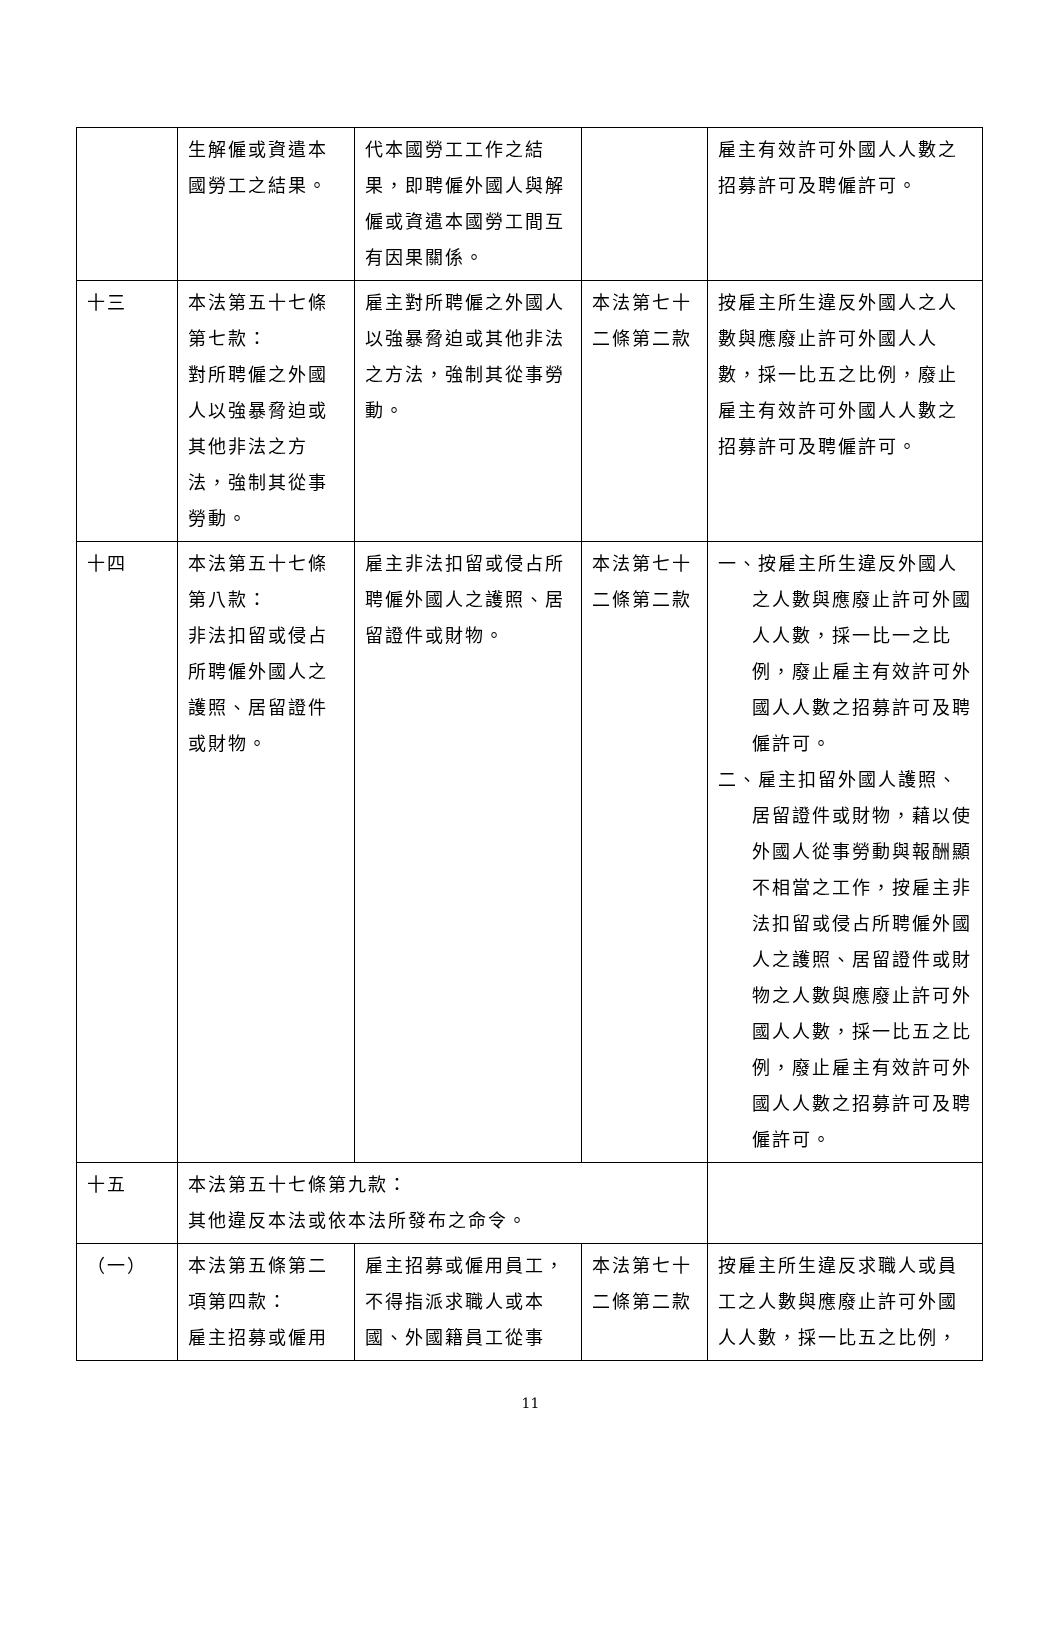| | 生解僱或資遣本國勞工之結果。 | 代本國勞工工作之結果，即聘僱外國人與解僱或資遣本國勞工間互有因果關係。 | | 雇主有效許可外國人人數之招募許可及聘僱許可。 |
| 十三 | 本法第五十七條第七款： 對所聘僱之外國人以強暴脅迫或其他非法之方法，強制其從事勞動。 | 雇主對所聘僱之外國人以強暴脅迫或其他非法之方法，強制其從事勞動。 | 本法第七十二條第二款 | 按雇主所生違反外國人之人數與應廢止許可外國人人數，採一比五之比例，廢止雇主有效許可外國人人數之招募許可及聘僱許可。 |
| 十四 | 本法第五十七條第八款： 非法扣留或侵占所聘僱外國人之護照、居留證件或財物。 | 雇主非法扣留或侵占所聘僱外國人之護照、居留證件或財物。 | 本法第七十二條第二款 | 一、按雇主所生違反外國人之人數與應廢止許可外國人人數，採一比一之比例，廢止雇主有效許可外國人人數之招募許可及聘僱許可。 二、雇主扣留外國人護照、居留證件或財物，藉以使外國人從事勞動與報酬顯不相當之工作，按雇主非法扣留或侵占所聘僱外國人之護照、居留證件或財物之人數與應廢止許可外國人人數，採一比五之比例，廢止雇主有效許可外國人人數之招募許可及聘僱許可。 |
| 十五 | 本法第五十七條第九款： 其他違反本法或依本法所發布之命令。 | | | |
| （一） | 本法第五條第二項第四款： 雇主招募或僱用 | 雇主招募或僱用員工，不得指派求職人或本國、外國籍員工從事 | 本法第七十二條第二款 | 按雇主所生違反求職人或員工之人數與應廢止許可外國人人數，採一比五之比例， |
11